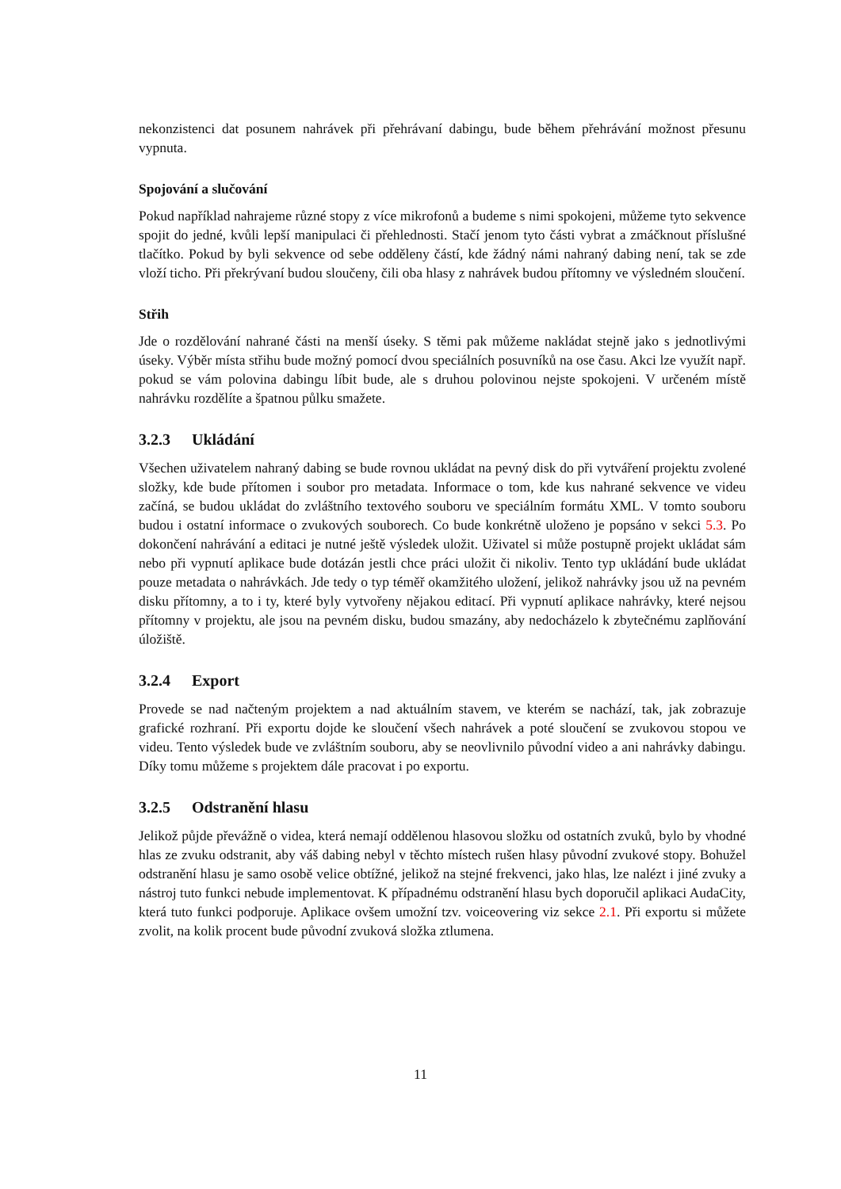nekonzistenci dat posunem nahrávek při přehrávaní dabingu, bude během přehrávání možnost přesunu vypnuta.
Spojování a slučování
Pokud například nahrajeme různé stopy z více mikrofonů a budeme s nimi spokojeni, můžeme tyto sekvence spojit do jedné, kvůli lepší manipulaci či přehlednosti. Stačí jenom tyto části vybrat a zmáčknout příslušné tlačítko. Pokud by byli sekvence od sebe odděleny částí, kde žádný námi nahraný dabing není, tak se zde vloží ticho. Při překrývaní budou sloučeny, čili oba hlasy z nahrávek budou přítomny ve výsledném sloučení.
Střih
Jde o rozdělování nahrané části na menší úseky. S těmi pak můžeme nakládat stejně jako s jednotlivými úseky. Výběr místa střihu bude možný pomocí dvou speciálních posuvníků na ose času. Akci lze využít např. pokud se vám polovina dabingu líbit bude, ale s druhou polovinou nejste spokojeni. V určeném místě nahrávku rozdělíte a špatnou půlku smažete.
3.2.3 Ukládání
Všechen uživatelem nahraný dabing se bude rovnou ukládat na pevný disk do při vytváření projektu zvolené složky, kde bude přítomen i soubor pro metadata. Informace o tom, kde kus nahrané sekvence ve videu začíná, se budou ukládat do zvláštního textového souboru ve speciálním formátu XML. V tomto souboru budou i ostatní informace o zvukových souborech. Co bude konkrétně uloženo je popsáno v sekci 5.3. Po dokončení nahrávání a editaci je nutné ještě výsledek uložit. Uživatel si může postupně projekt ukládat sám nebo při vypnutí aplikace bude dotázán jestli chce práci uložit či nikoliv. Tento typ ukládání bude ukládat pouze metadata o nahrávkách. Jde tedy o typ téměř okamžitého uložení, jelikož nahrávky jsou už na pevném disku přítomny, a to i ty, které byly vytvořeny nějakou editací. Při vypnutí aplikace nahrávky, které nejsou přítomny v projektu, ale jsou na pevném disku, budou smazány, aby nedocházelo k zbytečnému zaplňování úložiště.
3.2.4 Export
Provede se nad načteným projektem a nad aktuálním stavem, ve kterém se nachází, tak, jak zobrazuje grafické rozhraní. Při exportu dojde ke sloučení všech nahrávek a poté sloučení se zvukovou stopou ve videu. Tento výsledek bude ve zvláštním souboru, aby se neovlivnilo původní video a ani nahrávky dabingu. Díky tomu můžeme s projektem dále pracovat i po exportu.
3.2.5 Odstranění hlasu
Jelikož půjde převážně o videa, která nemají oddělenou hlasovou složku od ostatních zvuků, bylo by vhodné hlas ze zvuku odstranit, aby váš dabing nebyl v těchto místech rušen hlasy původní zvukové stopy. Bohužel odstranění hlasu je samo osobě velice obtížné, jelikož na stejné frekvenci, jako hlas, lze nalézt i jiné zvuky a nástroj tuto funkci nebude implementovat. K případnému odstranění hlasu bych doporučil aplikaci AudaCity, která tuto funkci podporuje. Aplikace ovšem umožní tzv. voiceovering viz sekce 2.1. Při exportu si můžete zvolit, na kolik procent bude původní zvuková složka ztlumena.
11